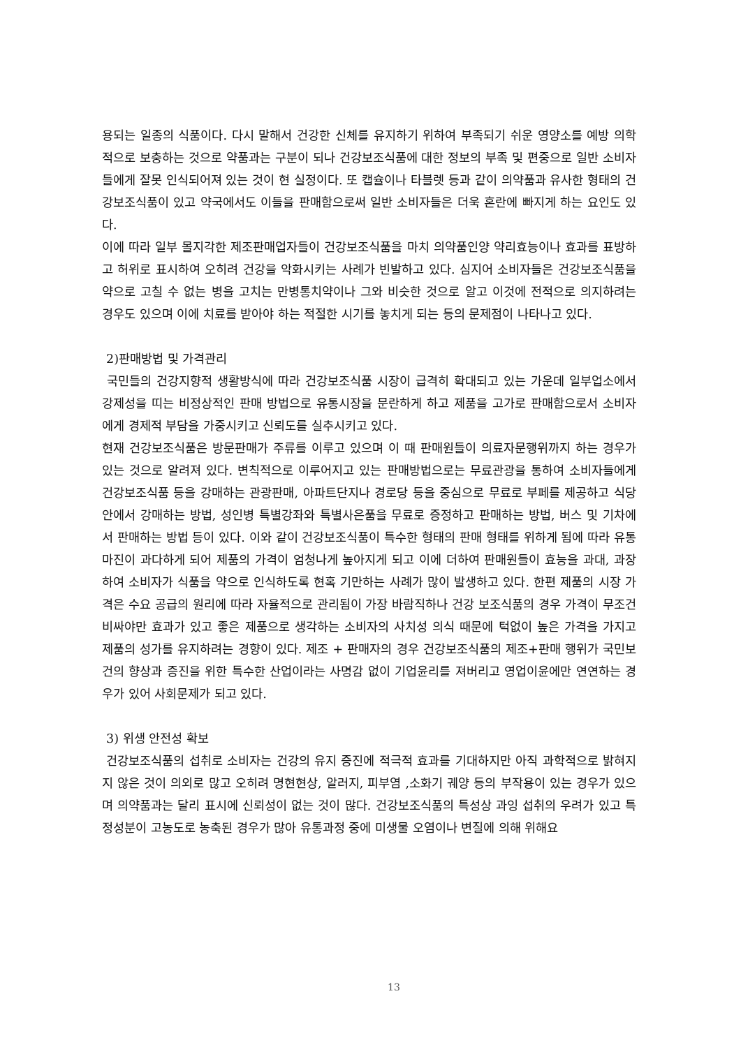용되는 일종의 식품이다. 다시 말해서 건강한 신체를 유지하기 위하여 부족되기 쉬운 영양소를 예방 의학적으로 보충하는 것으로 약품과는 구분이 되나 건강보조식품에 대한 정보의 부족 및 편중으로 일반 소비자들에게 잘못 인식되어져 있는 것이 현 실정이다. 또 캡슐이나 타블렛 등과 같이 의약품과 유사한 형태의 건강보조식품이 있고 약국에서도 이들을 판매함으로써 일반 소비자들은 더욱 혼란에 빠지게 하는 요인도 있다.
이에 따라 일부 몰지각한 제조판매업자들이 건강보조식품을 마치 의약품인양 약리효능이나 효과를 표방하고 허위로 표시하여 오히려 건강을 악화시키는 사례가 빈발하고 있다. 심지어 소비자들은 건강보조식품을 약으로 고칠 수 없는 병을 고치는 만병통치약이나 그와 비슷한 것으로 알고 이것에 전적으로 의지하려는 경우도 있으며 이에 치료를 받아야 하는 적절한 시기를 놓치게 되는 등의 문제점이 나타나고 있다.
2)판매방법 및 가격관리
국민들의 건강지향적 생활방식에 따라 건강보조식품 시장이 급격히 확대되고 있는 가운데 일부업소에서 강제성을 띠는 비정상적인 판매 방법으로 유통시장을 문란하게 하고 제품을 고가로 판매함으로서 소비자에게 경제적 부담을 가중시키고 신뢰도를 실추시키고 있다.
현재 건강보조식품은 방문판매가 주류를 이루고 있으며 이 때 판매원들이 의료자문행위까지 하는 경우가 있는 것으로 알려져 있다. 변칙적으로 이루어지고 있는 판매방법으로는 무료관광을 통하여 소비자들에게 건강보조식품 등을 강매하는 관광판매, 아파트단지나 경로당 등을 중심으로 무료로 부페를 제공하고 식당안에서 강매하는 방법, 성인병 특별강좌와 특별사은품을 무료로 증정하고 판매하는 방법, 버스 및 기차에서 판매하는 방법 등이 있다. 이와 같이 건강보조식품이 특수한 형태의 판매 형태를 위하게 됨에 따라 유통마진이 과다하게 되어 제품의 가격이 엄청나게 높아지게 되고 이에 더하여 판매원들이 효능을 과대, 과장하여 소비자가 식품을 약으로 인식하도록 현혹 기만하는 사례가 많이 발생하고 있다. 한편 제품의 시장 가격은 수요 공급의 원리에 따라 자율적으로 관리됨이 가장 바람직하나 건강 보조식품의 경우 가격이 무조건 비싸야만 효과가 있고 좋은 제품으로 생각하는 소비자의 사치성 의식 때문에 턱없이 높은 가격을 가지고 제품의 성가를 유지하려는 경향이 있다. 제조 + 판매자의 경우 건강보조식품의 제조+판매 행위가 국민보건의 향상과 증진을 위한 특수한 산업이라는 사명감 없이 기업윤리를 져버리고 영업이윤에만 연연하는 경우가 있어 사회문제가 되고 있다.
3) 위생 안전성 확보
건강보조식품의 섭취로 소비자는 건강의 유지 증진에 적극적 효과를 기대하지만 아직 과학적으로 밝혀지지 않은 것이 의외로 많고 오히려 명현현상, 알러지, 피부염 ,소화기 궤양 등의 부작용이 있는 경우가 있으며 의약품과는 달리 표시에 신뢰성이 없는 것이 많다. 건강보조식품의 특성상 과잉 섭취의 우려가 있고 특정성분이 고농도로 농축된 경우가 많아 유통과정 중에 미생물 오염이나 변질에 의해 위해요
13